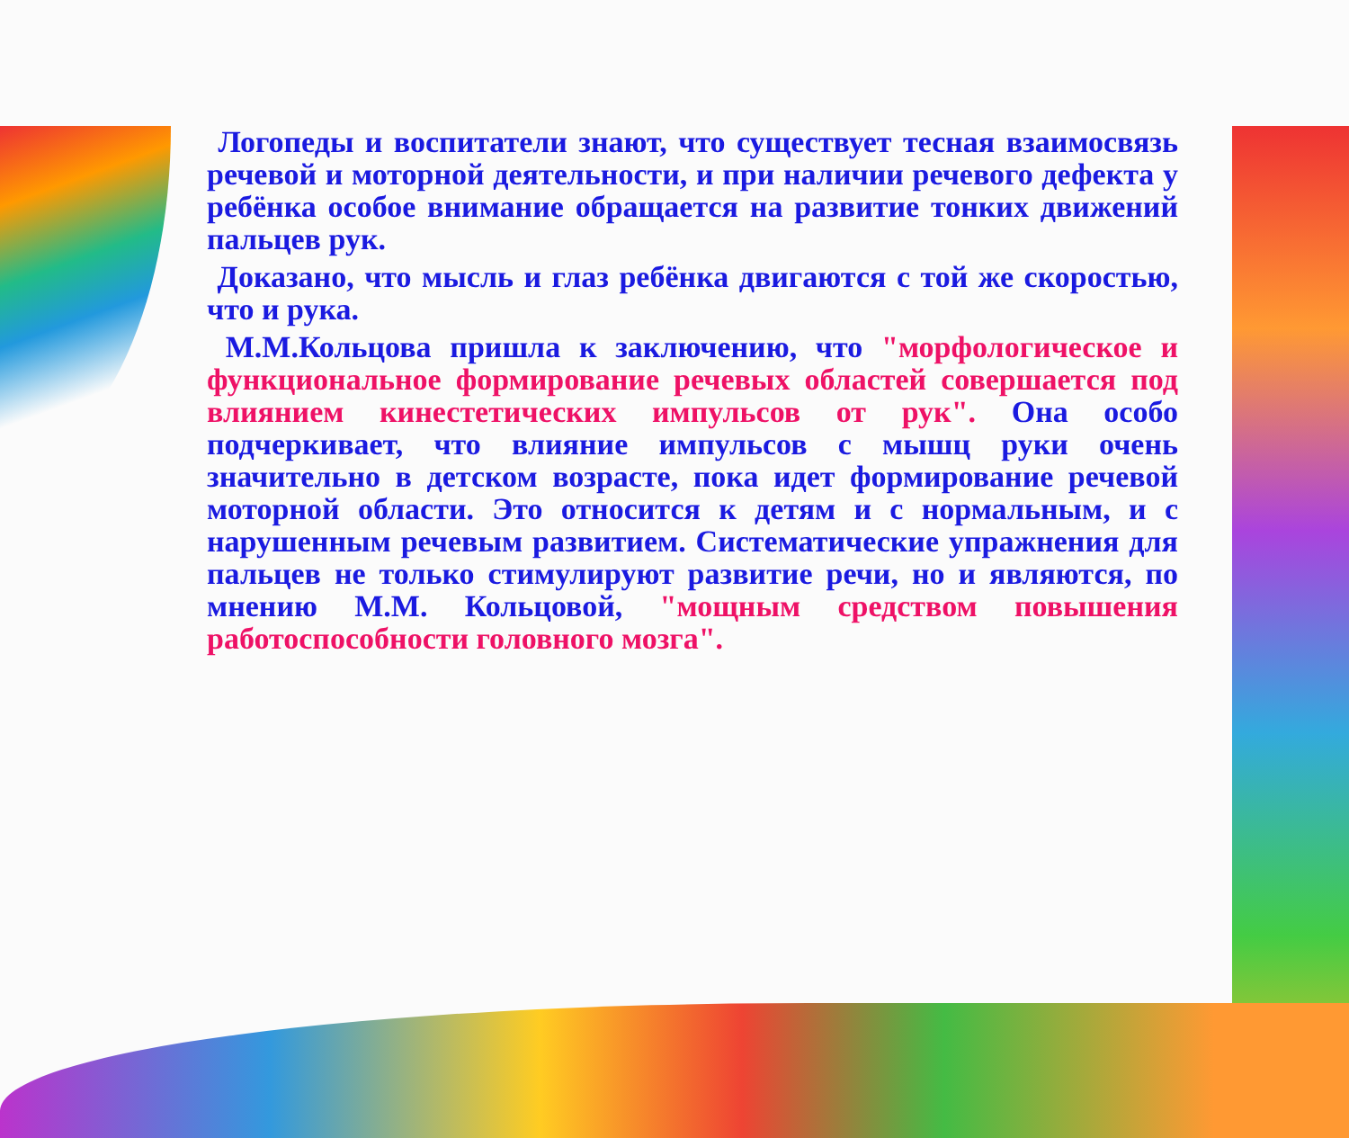Логопеды и воспитатели знают, что существует тесная взаимосвязь речевой и моторной деятельности, и при наличии речевого дефекта у ребёнка особое внимание обращается на развитие тонких движений пальцев рук.
Доказано, что мысль и глаз ребёнка двигаются с той же скоростью, что и рука.
М.М.Кольцова пришла к заключению, что "морфологическое и функциональное формирование речевых областей совершается под влиянием кинестетических импульсов от рук". Она особо подчеркивает, что влияние импульсов с мышц руки очень значительно в детском возрасте, пока идет формирование речевой моторной области. Это относится к детям и с нормальным, и с нарушенным речевым развитием. Систематические упражнения для пальцев не только стимулируют развитие речи, но и являются, по мнению М.М. Кольцовой, "мощным средством повышения работоспособности головного мозга".